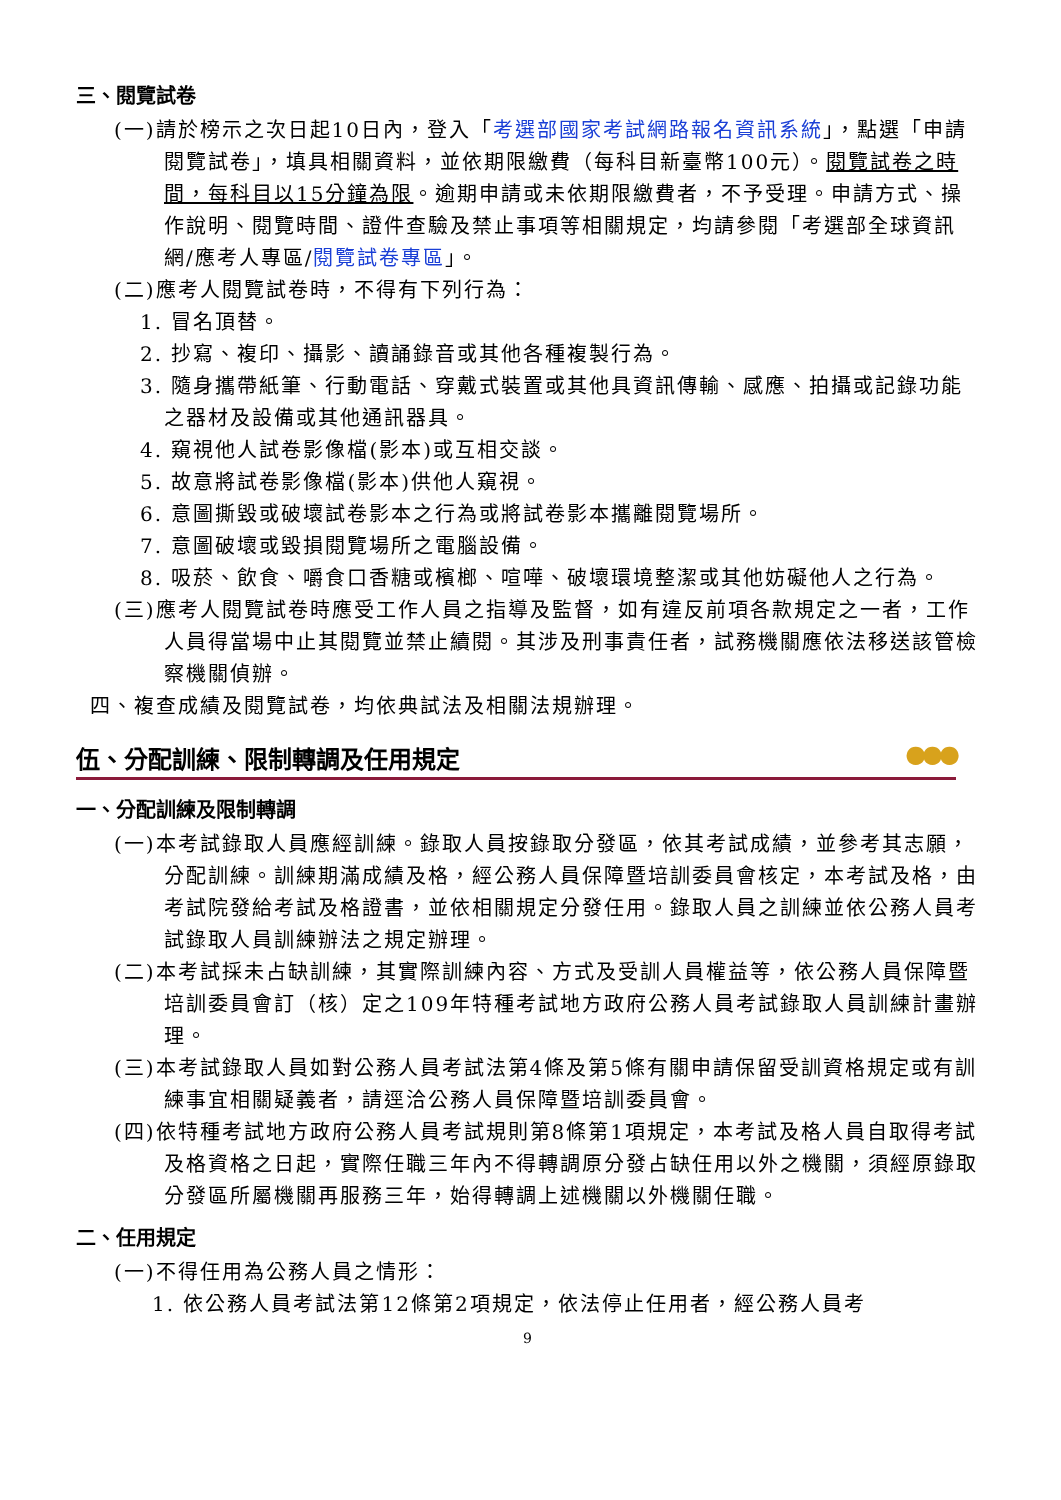三、閱覽試卷
(一)請於榜示之次日起10日內，登入「考選部國家考試網路報名資訊系統」，點選「申請閱覽試卷」，填具相關資料，並依期限繳費（每科目新臺幣100元）。閱覽試卷之時間，每科目以15分鐘為限。逾期申請或未依期限繳費者，不予受理。申請方式、操作說明、閱覽時間、證件查驗及禁止事項等相關規定，均請參閱「考選部全球資訊網/應考人專區/閱覽試卷專區」。
(二)應考人閱覽試卷時，不得有下列行為：
1. 冒名頂替。
2. 抄寫、複印、攝影、讀誦錄音或其他各種複製行為。
3. 隨身攜帶紙筆、行動電話、穿戴式裝置或其他具資訊傳輸、感應、拍攝或記錄功能之器材及設備或其他通訊器具。
4. 窺視他人試卷影像檔(影本)或互相交談。
5. 故意將試卷影像檔(影本)供他人窺視。
6. 意圖撕毀或破壞試卷影本之行為或將試卷影本攜離閱覽場所。
7. 意圖破壞或毀損閱覽場所之電腦設備。
8. 吸菸、飲食、嚼食口香糖或檳榔、喧嘩、破壞環境整潔或其他妨礙他人之行為。
(三)應考人閱覽試卷時應受工作人員之指導及監督，如有違反前項各款規定之一者，工作人員得當場中止其閱覽並禁止續閱。其涉及刑事責任者，試務機關應依法移送該管檢察機關偵辦。
四、複查成績及閱覽試卷，均依典試法及相關法規辦理。
伍、分配訓練、限制轉調及任用規定 ●●●
一、分配訓練及限制轉調
(一)本考試錄取人員應經訓練。錄取人員按錄取分發區，依其考試成績，並參考其志願，分配訓練。訓練期滿成績及格，經公務人員保障暨培訓委員會核定，本考試及格，由考試院發給考試及格證書，並依相關規定分發任用。錄取人員之訓練並依公務人員考試錄取人員訓練辦法之規定辦理。
(二)本考試採未占缺訓練，其實際訓練內容、方式及受訓人員權益等，依公務人員保障暨培訓委員會訂（核）定之109年特種考試地方政府公務人員考試錄取人員訓練計畫辦理。
(三)本考試錄取人員如對公務人員考試法第4條及第5條有關申請保留受訓資格規定或有訓練事宜相關疑義者，請逕洽公務人員保障暨培訓委員會。
(四)依特種考試地方政府公務人員考試規則第8條第1項規定，本考試及格人員自取得考試及格資格之日起，實際任職三年內不得轉調原分發占缺任用以外之機關，須經原錄取分發區所屬機關再服務三年，始得轉調上述機關以外機關任職。
二、任用規定
(一)不得任用為公務人員之情形：
1. 依公務人員考試法第12條第2項規定，依法停止任用者，經公務人員考
9